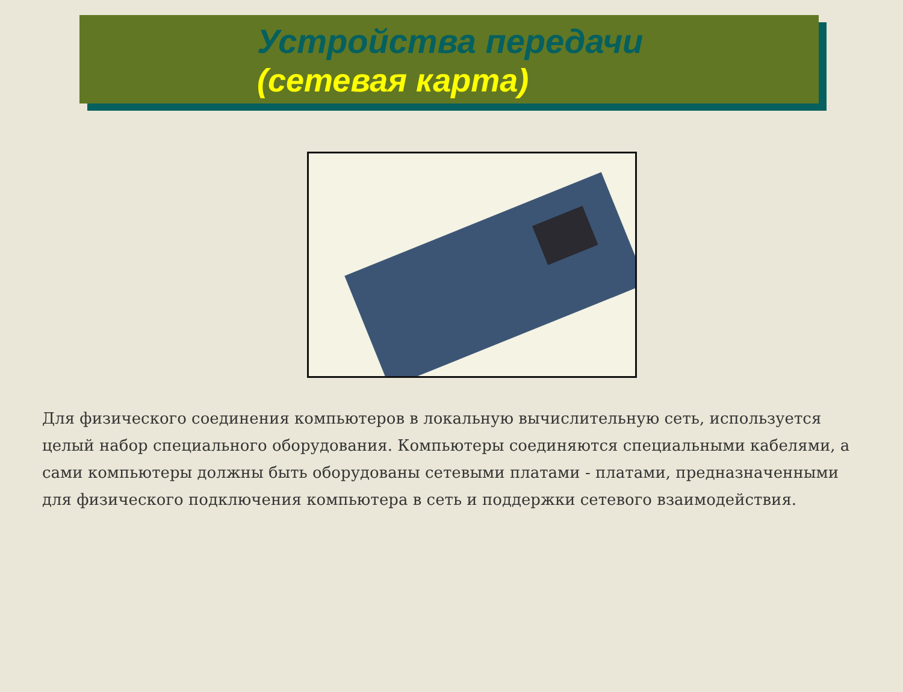Устройства передачи
(сетевая карта)
Для физического соединения компьютеров в локальную вычислительную сеть, используется целый набор специального оборудования. Компьютеры соединяются специальными кабелями, а сами компьютеры должны быть оборудованы сетевыми платами - платами, предназначенными для физического подключения компьютера в сеть и поддержки сетевого взаимодействия.